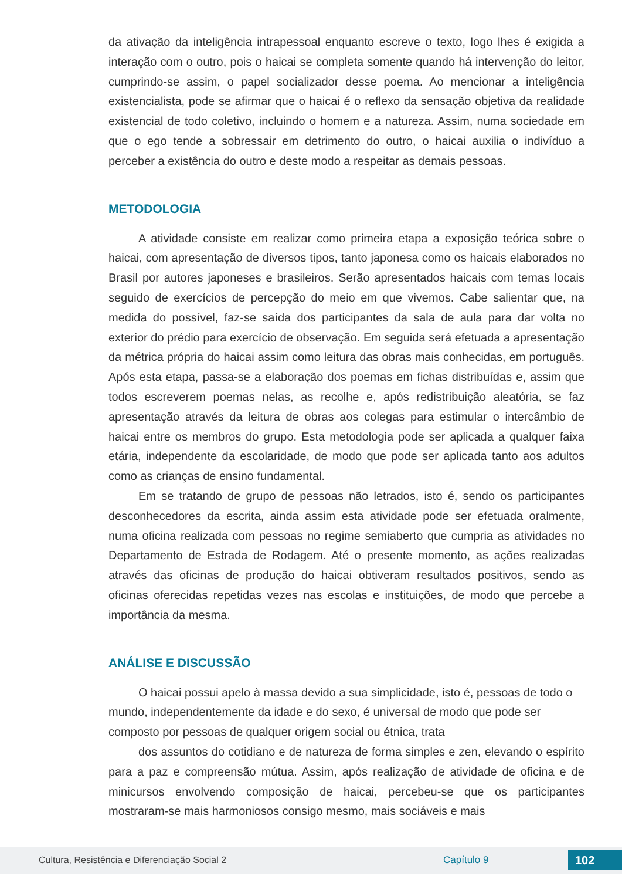da ativação da inteligência intrapessoal enquanto escreve o texto, logo lhes é exigida a interação com o outro, pois o haicai se completa somente quando há intervenção do leitor, cumprindo-se assim, o papel socializador desse poema. Ao mencionar a inteligência existencialista, pode se afirmar que o haicai é o reflexo da sensação objetiva da realidade existencial de todo coletivo, incluindo o homem e a natureza. Assim, numa sociedade em que o ego tende a sobressair em detrimento do outro, o haicai auxilia o indivíduo a perceber a existência do outro e deste modo a respeitar as demais pessoas.
METODOLOGIA
A atividade consiste em realizar como primeira etapa a exposição teórica sobre o haicai, com apresentação de diversos tipos, tanto japonesa como os haicais elaborados no Brasil por autores japoneses e brasileiros. Serão apresentados haicais com temas locais seguido de exercícios de percepção do meio em que vivemos. Cabe salientar que, na medida do possível, faz-se saída dos participantes da sala de aula para dar volta no exterior do prédio para exercício de observação. Em seguida será efetuada a apresentação da métrica própria do haicai assim como leitura das obras mais conhecidas, em português. Após esta etapa, passa-se a elaboração dos poemas em fichas distribuídas e, assim que todos escreverem poemas nelas, as recolhe e, após redistribuição aleatória, se faz apresentação através da leitura de obras aos colegas para estimular o intercâmbio de haicai entre os membros do grupo. Esta metodologia pode ser aplicada a qualquer faixa etária, independente da escolaridade, de modo que pode ser aplicada tanto aos adultos como as crianças de ensino fundamental.
Em se tratando de grupo de pessoas não letrados, isto é, sendo os participantes desconhecedores da escrita, ainda assim esta atividade pode ser efetuada oralmente, numa oficina realizada com pessoas no regime semiaberto que cumpria as atividades no Departamento de Estrada de Rodagem. Até o presente momento, as ações realizadas através das oficinas de produção do haicai obtiveram resultados positivos, sendo as oficinas oferecidas repetidas vezes nas escolas e instituições, de modo que percebe a importância da mesma.
ANÁLISE E DISCUSSÃO
O haicai possui apelo à massa devido a sua simplicidade, isto é, pessoas de todo o mundo, independentemente da idade e do sexo, é universal de modo que pode ser composto por pessoas de qualquer origem social ou étnica, trata
dos assuntos do cotidiano e de natureza de forma simples e zen, elevando o espírito para a paz e compreensão mútua. Assim, após realização de atividade de oficina e de minicursos envolvendo composição de haicai, percebeu-se que os participantes mostraram-se mais harmoniosos consigo mesmo, mais sociáveis e mais
Cultura, Resistência e Diferenciação Social 2 Capítulo 9 102